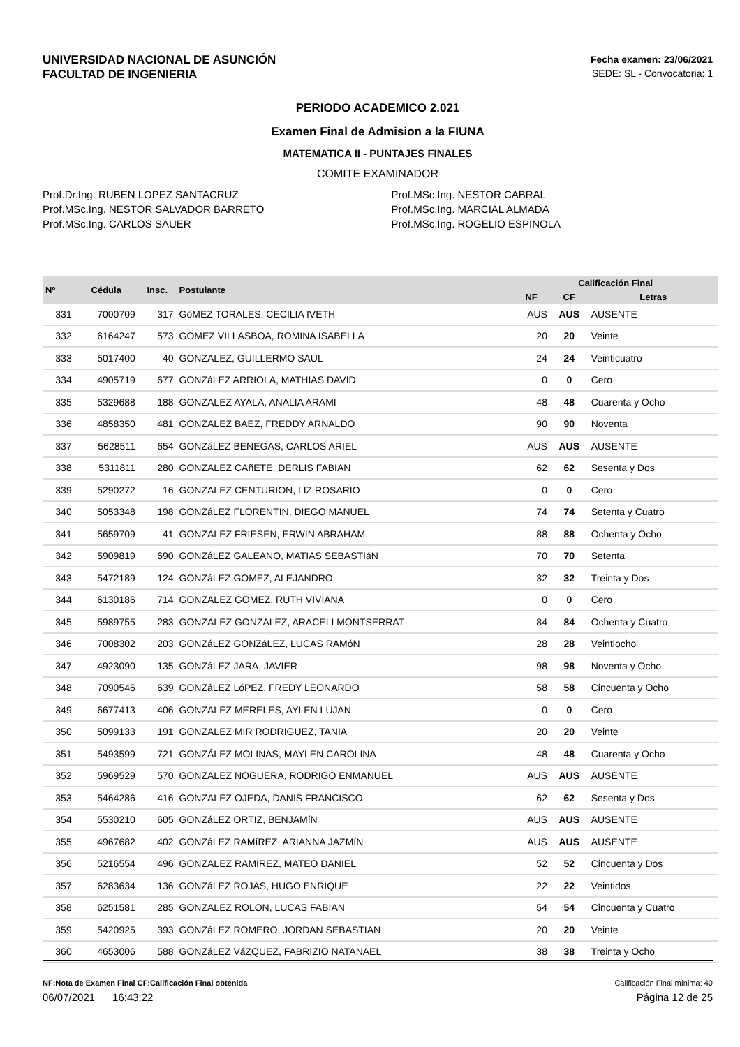UNIVERSIDAD NACIONAL DE ASUNCIÓN
FACULTAD DE INGENIERIA
Fecha examen: 23/06/2021
SEDE: SL - Convocatoria: 1
PERIODO ACADEMICO 2.021
Examen Final de Admision a la FIUNA
MATEMATICA II - PUNTAJES FINALES
COMITE EXAMINADOR
Prof.Dr.Ing. RUBEN LOPEZ SANTACRUZ
Prof.MSc.Ing. NESTOR SALVADOR BARRETO
Prof.MSc.Ing. CARLOS SAUER
Prof.MSc.Ing. NESTOR CABRAL
Prof.MSc.Ing. MARCIAL ALMADA
Prof.MSc.Ing. ROGELIO ESPINOLA
| Nº | Cédula | Insc. | Postulante | Calificación Final | | |
| --- | --- | --- | --- | --- | --- | --- |
| | | | | NF | CF | Letras |
| 331 | 7000709 | 317 | GóMEZ TORALES, CECILIA IVETH | AUS | AUS | AUSENTE |
| 332 | 6164247 | 573 | GOMEZ VILLASBOA, ROMINA ISABELLA | 20 | 20 | Veinte |
| 333 | 5017400 | 40 | GONZALEZ, GUILLERMO SAUL | 24 | 24 | Veinticuatro |
| 334 | 4905719 | 677 | GONZáLEZ ARRIOLA, MATHIAS DAVID | 0 | 0 | Cero |
| 335 | 5329688 | 188 | GONZALEZ AYALA, ANALIA ARAMI | 48 | 48 | Cuarenta y Ocho |
| 336 | 4858350 | 481 | GONZALEZ BAEZ, FREDDY ARNALDO | 90 | 90 | Noventa |
| 337 | 5628511 | 654 | GONZáLEZ BENEGAS, CARLOS ARIEL | AUS | AUS | AUSENTE |
| 338 | 5311811 | 280 | GONZALEZ CAñETE, DERLIS FABIAN | 62 | 62 | Sesenta y Dos |
| 339 | 5290272 | 16 | GONZALEZ CENTURION, LIZ ROSARIO | 0 | 0 | Cero |
| 340 | 5053348 | 198 | GONZáLEZ FLORENTIN, DIEGO MANUEL | 74 | 74 | Setenta y Cuatro |
| 341 | 5659709 | 41 | GONZALEZ FRIESEN, ERWIN ABRAHAM | 88 | 88 | Ochenta y Ocho |
| 342 | 5909819 | 690 | GONZáLEZ GALEANO, MATIAS SEBASTIáN | 70 | 70 | Setenta |
| 343 | 5472189 | 124 | GONZáLEZ GOMEZ, ALEJANDRO | 32 | 32 | Treinta y Dos |
| 344 | 6130186 | 714 | GONZALEZ GOMEZ, RUTH VIVIANA | 0 | 0 | Cero |
| 345 | 5989755 | 283 | GONZALEZ GONZALEZ, ARACELI MONTSERRAT | 84 | 84 | Ochenta y Cuatro |
| 346 | 7008302 | 203 | GONZáLEZ GONZáLEZ, LUCAS RAMóN | 28 | 28 | Veintiocho |
| 347 | 4923090 | 135 | GONZáLEZ JARA, JAVIER | 98 | 98 | Noventa y Ocho |
| 348 | 7090546 | 639 | GONZáLEZ LóPEZ, FREDY LEONARDO | 58 | 58 | Cincuenta y Ocho |
| 349 | 6677413 | 406 | GONZALEZ MERELES, AYLEN LUJAN | 0 | 0 | Cero |
| 350 | 5099133 | 191 | GONZALEZ MIR RODRIGUEZ, TANIA | 20 | 20 | Veinte |
| 351 | 5493599 | 721 | GONZÁLEZ MOLINAS, MAYLEN CAROLINA | 48 | 48 | Cuarenta y Ocho |
| 352 | 5969529 | 570 | GONZALEZ NOGUERA, RODRIGO ENMANUEL | AUS | AUS | AUSENTE |
| 353 | 5464286 | 416 | GONZALEZ OJEDA, DANIS FRANCISCO | 62 | 62 | Sesenta y Dos |
| 354 | 5530210 | 605 | GONZáLEZ ORTIZ, BENJAMíN | AUS | AUS | AUSENTE |
| 355 | 4967682 | 402 | GONZáLEZ RAMíREZ, ARIANNA JAZMíN | AUS | AUS | AUSENTE |
| 356 | 5216554 | 496 | GONZALEZ RAMIREZ, MATEO DANIEL | 52 | 52 | Cincuenta y Dos |
| 357 | 6283634 | 136 | GONZáLEZ ROJAS, HUGO ENRIQUE | 22 | 22 | Veintidos |
| 358 | 6251581 | 285 | GONZALEZ ROLON, LUCAS FABIAN | 54 | 54 | Cincuenta y Cuatro |
| 359 | 5420925 | 393 | GONZáLEZ ROMERO, JORDAN SEBASTIAN | 20 | 20 | Veinte |
| 360 | 4653006 | 588 | GONZáLEZ VáZQUEZ, FABRIZIO NATANAEL | 38 | 38 | Treinta y Ocho |
NF:Nota de Examen Final CF:Calificación Final obtenida Calificación Final mínima: 40
06/07/2021 16:43:22 Página 12 de 25